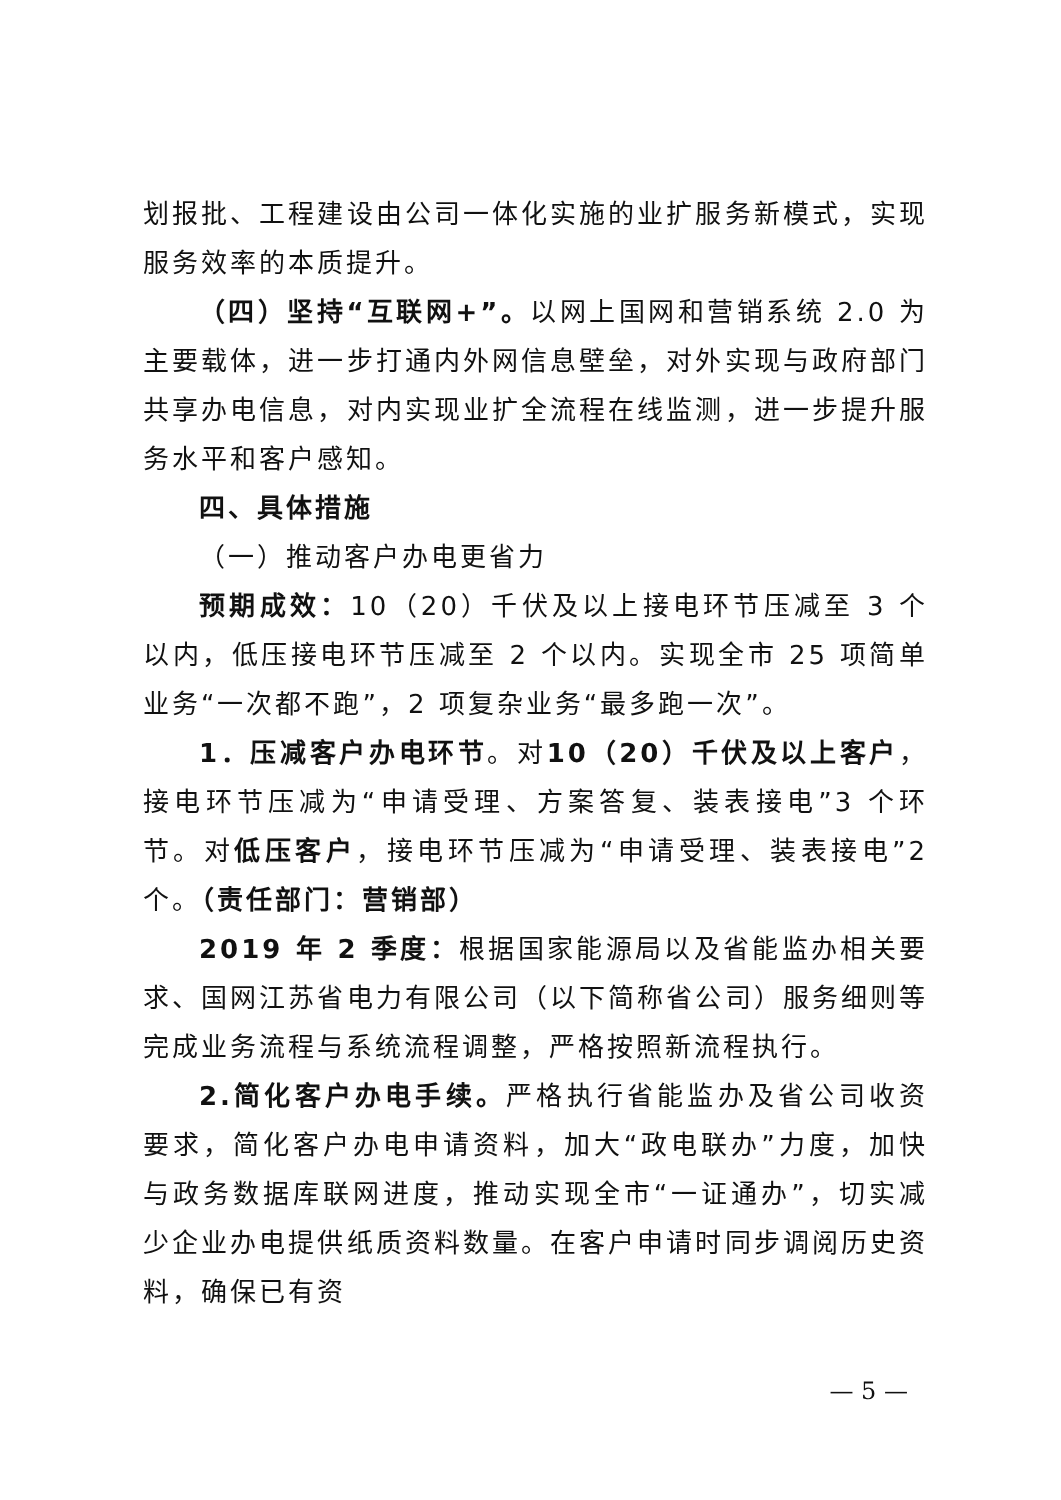划报批、工程建设由公司一体化实施的业扩服务新模式，实现服务效率的本质提升。
（四）坚持“互联网+”。以网上国网和营销系统 2.0 为主要载体，进一步打通内外网信息壁垒，对外实现与政府部门共享办电信息，对内实现业扩全流程在线监测，进一步提升服务水平和客户感知。
四、具体措施
（一）推动客户办电更省力
预期成效：10（20）千伏及以上接电环节压减至 3 个以内，低压接电环节压减至 2 个以内。实现全市 25 项简单业务“一次都不跑”，2 项复杂业务“最多跑一次”。
1．压减客户办电环节。对10（20）千伏及以上客户，接电环节压减为“申请受理、方案答复、装表接电”3 个环节。对低压客户，接电环节压减为“申请受理、装表接电”2 个。（责任部门：营销部）
2019 年 2 季度：根据国家能源局以及省能监办相关要求、国网江苏省电力有限公司（以下简称省公司）服务细则等完成业务流程与系统流程调整，严格按照新流程执行。
2.简化客户办电手续。严格执行省能监办及省公司收资要求，简化客户办电申请资料，加大“政电联办”力度，加快与政务数据库联网进度，推动实现全市“一证通办”，切实减少企业办电提供纸质资料数量。在客户申请时同步调阅历史资料，确保已有资
— 5 —